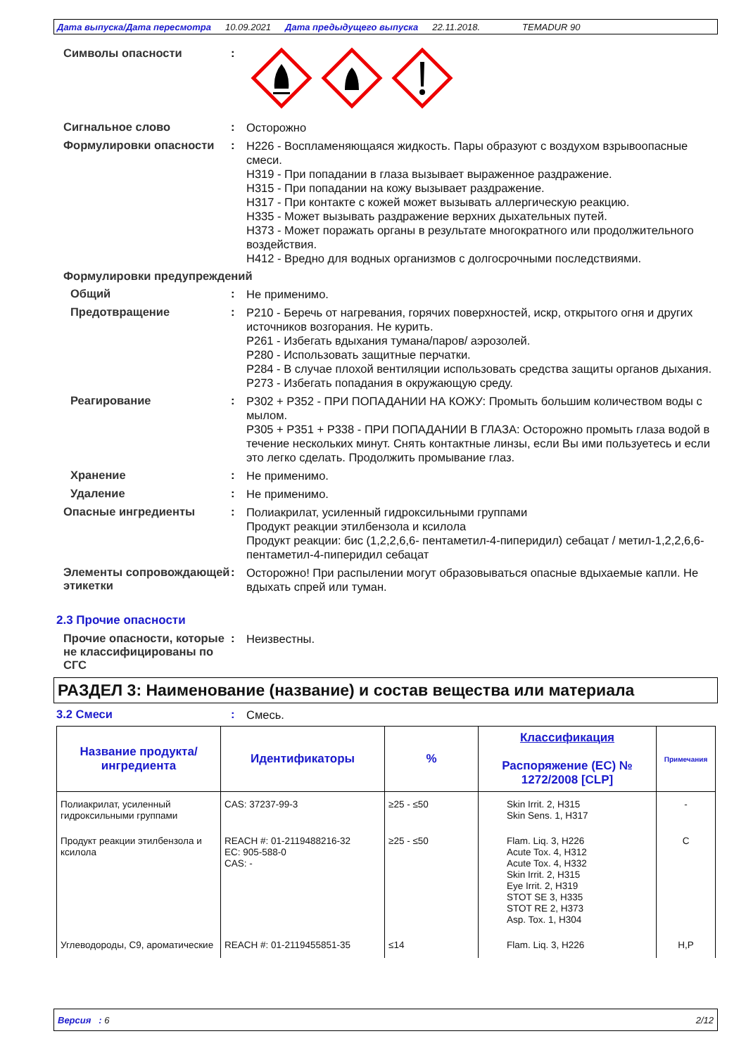Дата выпуска/Дата пересмотра 10.09.2021 Дата предыдущего выпуска 22.11.2018. TEMADUR 90
Символы опасности :
Сигнальное слово :
Осторожно
Формулировки опасности :
H226 - Воспламеняющаяся жидкость. Пары образуют с воздухом взрывоопасные смеси.
H319 - При попадании в глаза вызывает выраженное раздражение.
H315 - При попадании на кожу вызывает раздражение.
H317 - При контакте с кожей может вызывать аллергическую реакцию.
H335 - Может вызывать раздражение верхних дыхательных путей.
H373 - Может поражать органы в результате многократного или продолжительного воздействия.
H412 - Вредно для водных организмов с долгосрочными последствиями.
Формулировки предупреждений
Общий :
Не применимо.
Предотвращение :
P210 - Беречь от нагревания, горячих поверхностей, искр, открытого огня и других источников возгорания. Не курить.
P261 - Избегать вдыхания тумана/паров/ аэрозолей.
P280 - Использовать защитные перчатки.
P284 - В случае плохой вентиляции использовать средства защиты органов дыхания.
P273 - Избегать попадания в окружающую среду.
Реагирование :
P302 + P352 - ПРИ ПОПАДАНИИ НА КОЖУ: Промыть большим количеством воды с мылом.
P305 + P351 + P338 - ПРИ ПОПАДАНИИ В ГЛАЗА: Осторожно промыть глаза водой в течение нескольких минут. Снять контактные линзы, если Вы ими пользуетесь и если это легко сделать. Продолжить промывание глаз.
Хранение :
Не применимо.
Удаление :
Не применимо.
Опасные ингредиенты :
Полиакрилат, усиленный гидроксильными группами
Продукт реакции этилбензола и ксилола
Продукт реакции: бис (1,2,2,6,6- пентаметил-4-пиперидил) себацат / метил-1,2,2,6,6-пентаметил-4-пиперидил себацат
Элементы сопровождающей этикетки
:
Осторожно! При распылении могут образовываться опасные вдыхаемые капли. Не вдыхать спрей или туман.
2.3 Прочие опасности
Прочие опасности, которые не классифицированы по СГС
:
Неизвестны.
РАЗДЕЛ 3: Наименование (название) и состав вещества или материала
3.2 Смеси :
Смесь.
| Название продукта/ ингредиента | Идентификаторы | % | Классификация Распоряжение (ЕС) № 1272/2008 [CLP] | Примечания |
| --- | --- | --- | --- | --- |
| Полиакрилат, усиленный гидроксильными группами | CAS: 37237-99-3 | ≥25 - ≤50 | Skin Irrit. 2, H315 Skin Sens. 1, H317 | - |
| Продукт реакции этилбензола и ксилола | REACH #: 01-2119488216-32 EC: 905-588-0 CAS: - | ≥25 - ≤50 | Flam. Liq. 3, H226 Acute Tox. 4, H312 Acute Tox. 4, H332 Skin Irrit. 2, H315 Eye Irrit. 2, H319 STOT SE 3, H335 STOT RE 2, H373 Asp. Tox. 1, H304 | C |
| Углеводороды, C9, ароматические | REACH #: 01-2119455851-35 | ≤14 | Flam. Liq. 3, H226 | H,P |
Версия : 6 2/12